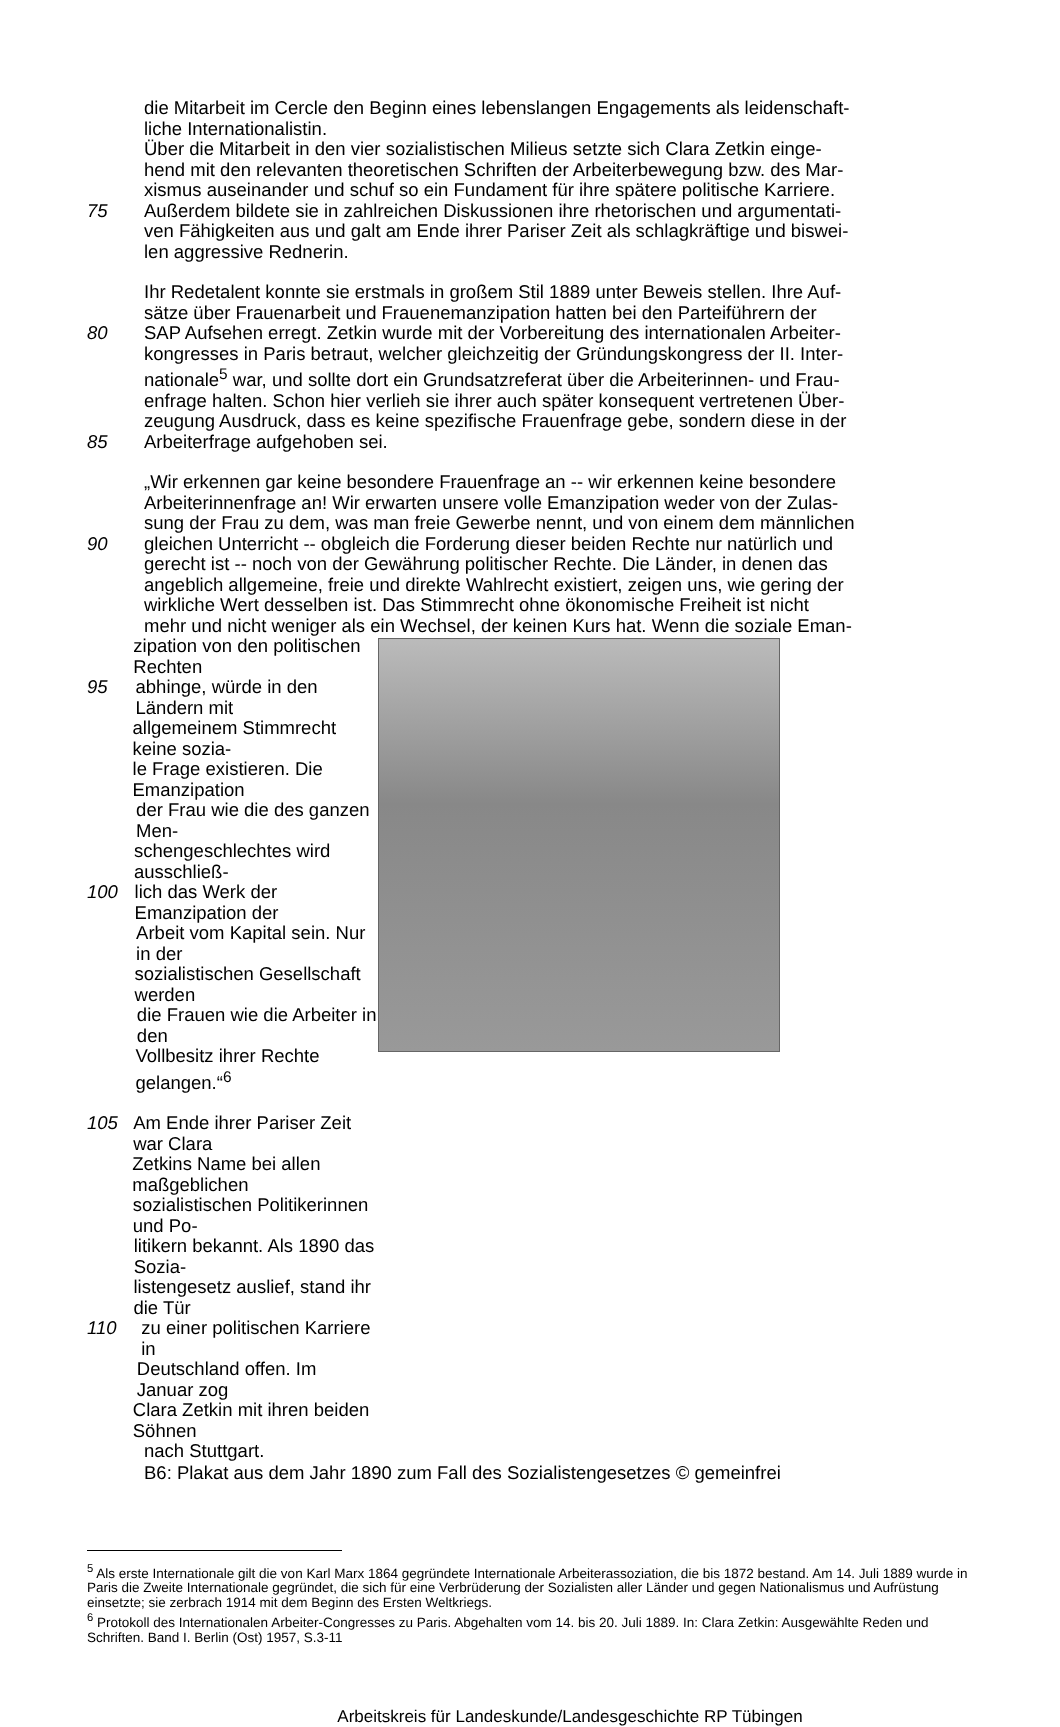die Mitarbeit im Cercle den Beginn eines lebenslangen Engagements als leidenschaft-
liche Internationalistin.
Über die Mitarbeit in den vier sozialistischen Milieus setzte sich Clara Zetkin einge-
hend mit den relevanten theoretischen Schriften der Arbeiterbewegung bzw. des Mar-
xismus auseinander und schuf so ein Fundament für ihre spätere politische Karriere.
75 Außerdem bildete sie in zahlreichen Diskussionen ihre rhetorischen und argumentati-
ven Fähigkeiten aus und galt am Ende ihrer Pariser Zeit als schlagkräftige und biswei-
len aggressive Rednerin.
Ihr Redetalent konnte sie erstmals in großem Stil 1889 unter Beweis stellen. Ihre Auf-
sätze über Frauenarbeit und Frauenemanzipation hatten bei den Parteiführern der
80 SAP Aufsehen erregt. Zetkin wurde mit der Vorbereitung des internationalen Arbeiter-
kongresses in Paris betraut, welcher gleichzeitig der Gründungskongress der II. Inter-
nationale<sup>5</sup> war, und sollte dort ein Grundsatzreferat über die Arbeiterinnen- und Frau-
enfrage halten. Schon hier verlieh sie ihrer auch später konsequent vertretenen Über-
zeugung Ausdruck, dass es keine spezifische Frauenfrage gebe, sondern diese in der
85 Arbeiterfrage aufgehoben sei.
„Wir erkennen gar keine besondere Frauenfrage an -- wir erkennen keine besondere
Arbeiterinnenfrage an! Wir erwarten unsere volle Emanzipation weder von der Zulas-
sung der Frau zu dem, was man freie Gewerbe nennt, und von einem dem männlichen
90 gleichen Unterricht -- obgleich die Forderung dieser beiden Rechte nur natürlich und
gerecht ist -- noch von der Gewährung politischer Rechte. Die Länder, in denen das
angeblich allgemeine, freie und direkte Wahlrecht existiert, zeigen uns, wie gering der
wirkliche Wert desselben ist. Das Stimmrecht ohne ökonomische Freiheit ist nicht
mehr und nicht weniger als ein Wechsel, der keinen Kurs hat. Wenn die soziale Eman-
zipation von den politischen Rechten
95 abhinge, würde in den Ländern mit
allgemeinem Stimmrecht keine sozia-
le Frage existieren. Die Emanzipation
der Frau wie die des ganzen Men-
schengeschlechtes wird ausschließ-
100 lich das Werk der Emanzipation der
Arbeit vom Kapital sein. Nur in der
sozialistischen Gesellschaft werden
die Frauen wie die Arbeiter in den
Vollbesitz ihrer Rechte gelangen.“<sup>6</sup>
105 Am Ende ihrer Pariser Zeit war Clara
Zetkins Name bei allen maßgeblichen
sozialistischen Politikerinnen und Po-
litikern bekannt. Als 1890 das Sozia-
listengesetz auslief, stand ihr die Tür
110 zu einer politischen Karriere in
Deutschland offen. Im Januar zog
Clara Zetkin mit ihren beiden Söhnen
nach Stuttgart.
B6: Plakat aus dem Jahr 1890 zum Fall des Sozialistengesetzes © gemeinfrei
<sup>5</sup> Als erste Internationale gilt die von Karl Marx 1864 gegründete Internationale Arbeiterassoziation, die bis 1872 bestand. Am 14. Juli 1889 wurde in Paris die Zweite Internationale gegründet, die sich für eine Verbrüderung der Sozialisten aller Länder und gegen Nationalismus und Aufrüstung einsetzte; sie zerbrach 1914 mit dem Beginn des Ersten Weltkriegs.
<sup>6</sup> Protokoll des Internationalen Arbeiter-Congresses zu Paris. Abgehalten vom 14. bis 20. Juli 1889. In: Clara Zetkin: Ausgewählte Reden und Schriften. Band I. Berlin (Ost) 1957, S.3-11
Arbeitskreis für Landeskunde/Landesgeschichte RP Tübingen